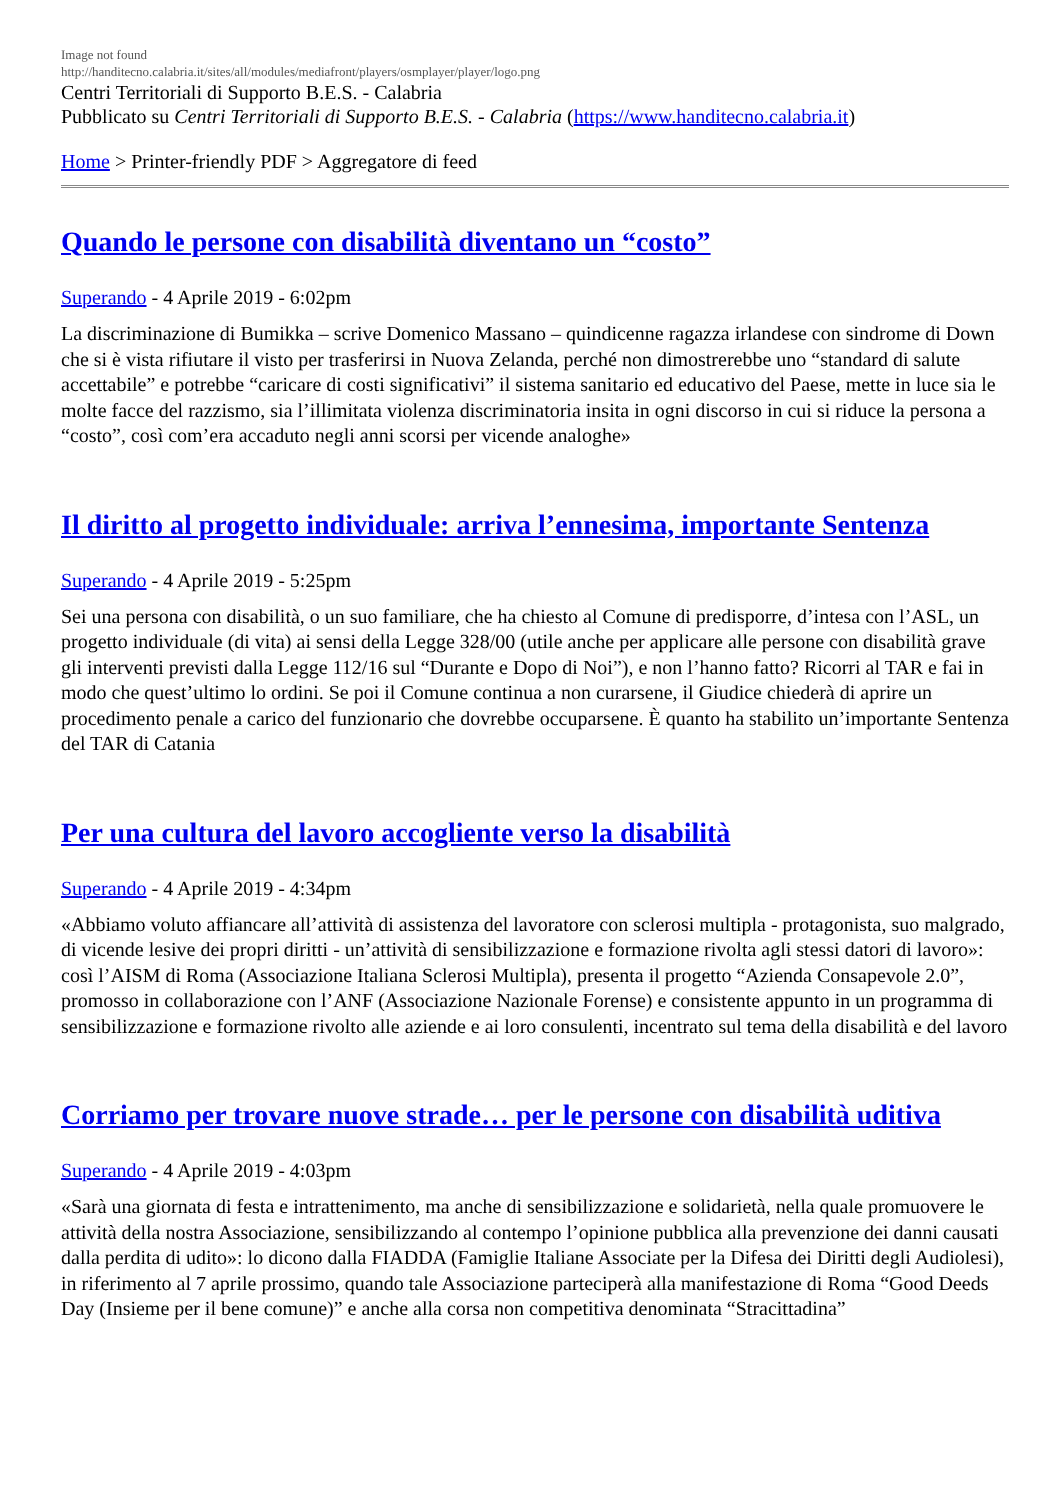Image not found
http://handitecno.calabria.it/sites/all/modules/mediafront/players/osmplayer/player/logo.png
Centri Territoriali di Supporto B.E.S. - Calabria
Pubblicato su Centri Territoriali di Supporto B.E.S. - Calabria (https://www.handitecno.calabria.it)
Home > Printer-friendly PDF > Aggregatore di feed
Quando le persone con disabilità diventano un “costo”
Superando - 4 Aprile 2019 - 6:02pm
La discriminazione di Bumikka – scrive Domenico Massano – quindicenne ragazza irlandese con sindrome di Down che si è vista rifiutare il visto per trasferirsi in Nuova Zelanda, perché non dimostrerebbe uno “standard di salute accettabile” e potrebbe “caricare di costi significativi” il sistema sanitario ed educativo del Paese, mette in luce sia le molte facce del razzismo, sia l’illimitata violenza discriminatoria insita in ogni discorso in cui si riduce la persona a “costo”, così com’era accaduto negli anni scorsi per vicende analoghe»
Il diritto al progetto individuale: arriva l’ennesima, importante Sentenza
Superando - 4 Aprile 2019 - 5:25pm
Sei una persona con disabilità, o un suo familiare, che ha chiesto al Comune di predisporre, d’intesa con l’ASL, un progetto individuale (di vita) ai sensi della Legge 328/00 (utile anche per applicare alle persone con disabilità grave gli interventi previsti dalla Legge 112/16 sul “Durante e Dopo di Noi”), e non l’hanno fatto? Ricorri al TAR e fai in modo che quest’ultimo lo ordini. Se poi il Comune continua a non curarsene, il Giudice chiederà di aprire un procedimento penale a carico del funzionario che dovrebbe occuparsene. È quanto ha stabilito un’importante Sentenza del TAR di Catania
Per una cultura del lavoro accogliente verso la disabilità
Superando - 4 Aprile 2019 - 4:34pm
«Abbiamo voluto affiancare all’attività di assistenza del lavoratore con sclerosi multipla - protagonista, suo malgrado, di vicende lesive dei propri diritti - un’attività di sensibilizzazione e formazione rivolta agli stessi datori di lavoro»: così l’AISM di Roma (Associazione Italiana Sclerosi Multipla), presenta il progetto “Azienda Consapevole 2.0”, promosso in collaborazione con l’ANF (Associazione Nazionale Forense) e consistente appunto in un programma di sensibilizzazione e formazione rivolto alle aziende e ai loro consulenti, incentrato sul tema della disabilità e del lavoro
Corriamo per trovare nuove strade… per le persone con disabilità uditiva
Superando - 4 Aprile 2019 - 4:03pm
«Sarà una giornata di festa e intrattenimento, ma anche di sensibilizzazione e solidarietà, nella quale promuovere le attività della nostra Associazione, sensibilizzando al contempo l’opinione pubblica alla prevenzione dei danni causati dalla perdita di udito»: lo dicono dalla FIADDA (Famiglie Italiane Associate per la Difesa dei Diritti degli Audiolesi), in riferimento al 7 aprile prossimo, quando tale Associazione parteciperà alla manifestazione di Roma “Good Deeds Day (Insieme per il bene comune)” e anche alla corsa non competitiva denominata “Stracittadina”